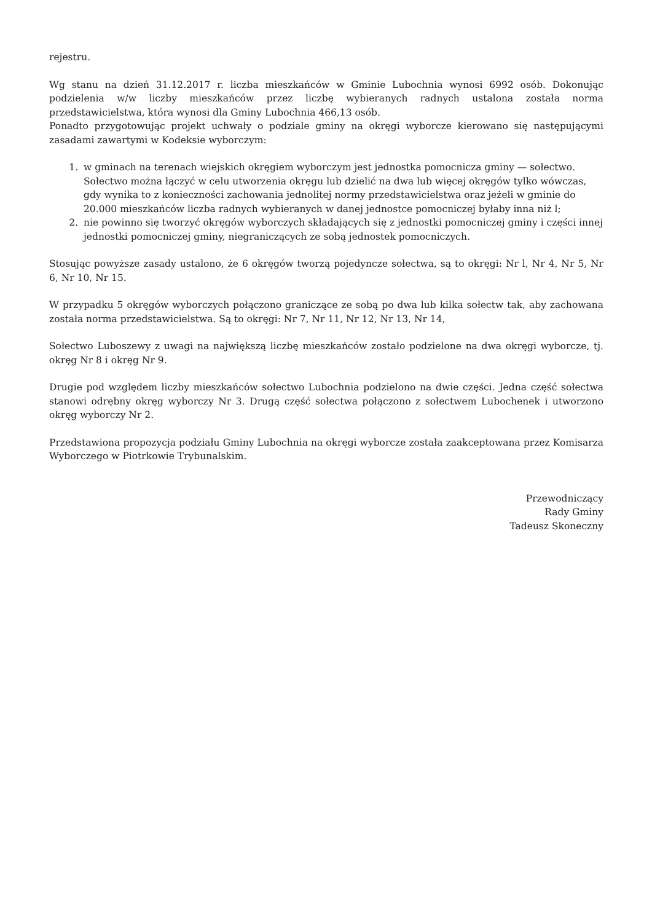rejestru.
Wg stanu na dzień 31.12.2017 r. liczba mieszkańców w Gminie Lubochnia wynosi 6992 osób. Dokonując podzielenia w/w liczby mieszkańców przez liczbę wybieranych radnych ustalona została norma przedstawicielstwa, która wynosi dla Gminy Lubochnia 466,13 osób.
Ponadto przygotowując projekt uchwały o podziale gminy na okręgi wyborcze kierowano się następującymi zasadami zawartymi w Kodeksie wyborczym:
1. w gminach na terenach wiejskich okręgiem wyborczym jest jednostka pomocnicza gminy — sołectwo. Sołectwo można łączyć w celu utworzenia okręgu lub dzielić na dwa lub więcej okręgów tylko wówczas, gdy wynika to z konieczności zachowania jednolitej normy przedstawicielstwa oraz jeżeli w gminie do 20.000 mieszkańców liczba radnych wybieranych w danej jednostce pomocniczej byłaby inna niż l;
2. nie powinno się tworzyć okręgów wyborczych składających się z jednostki pomocniczej gminy i części innej jednostki pomocniczej gminy, niegraniczących ze sobą jednostek pomocniczych.
Stosując powyższe zasady ustalono, że 6 okręgów tworzą pojedyncze sołectwa, są to okręgi: Nr l, Nr 4, Nr 5, Nr 6, Nr 10, Nr 15.
W przypadku 5 okręgów wyborczych połączono graniczące ze sobą po dwa lub kilka sołectw tak, aby zachowana została norma przedstawicielstwa. Są to okręgi: Nr 7, Nr 11, Nr 12, Nr 13, Nr 14,
Sołectwo Luboszewy z uwagi na największą liczbę mieszkańców zostało podzielone na dwa okręgi wyborcze, tj. okręg Nr 8 i okręg Nr 9.
Drugie pod względem liczby mieszkańców sołectwo Lubochnia podzielono na dwie części. Jedna część sołectwa stanowi odrębny okręg wyborczy Nr 3. Drugą część sołectwa połączono z sołectwem Lubochenek i utworzono okręg wyborczy Nr 2.
Przedstawiona propozycja podziału Gminy Lubochnia na okręgi wyborcze została zaakceptowana przez Komisarza Wyborczego w Piotrkowie Trybunalskim.
Przewodniczący
Rady Gminy
Tadeusz Skoneczny